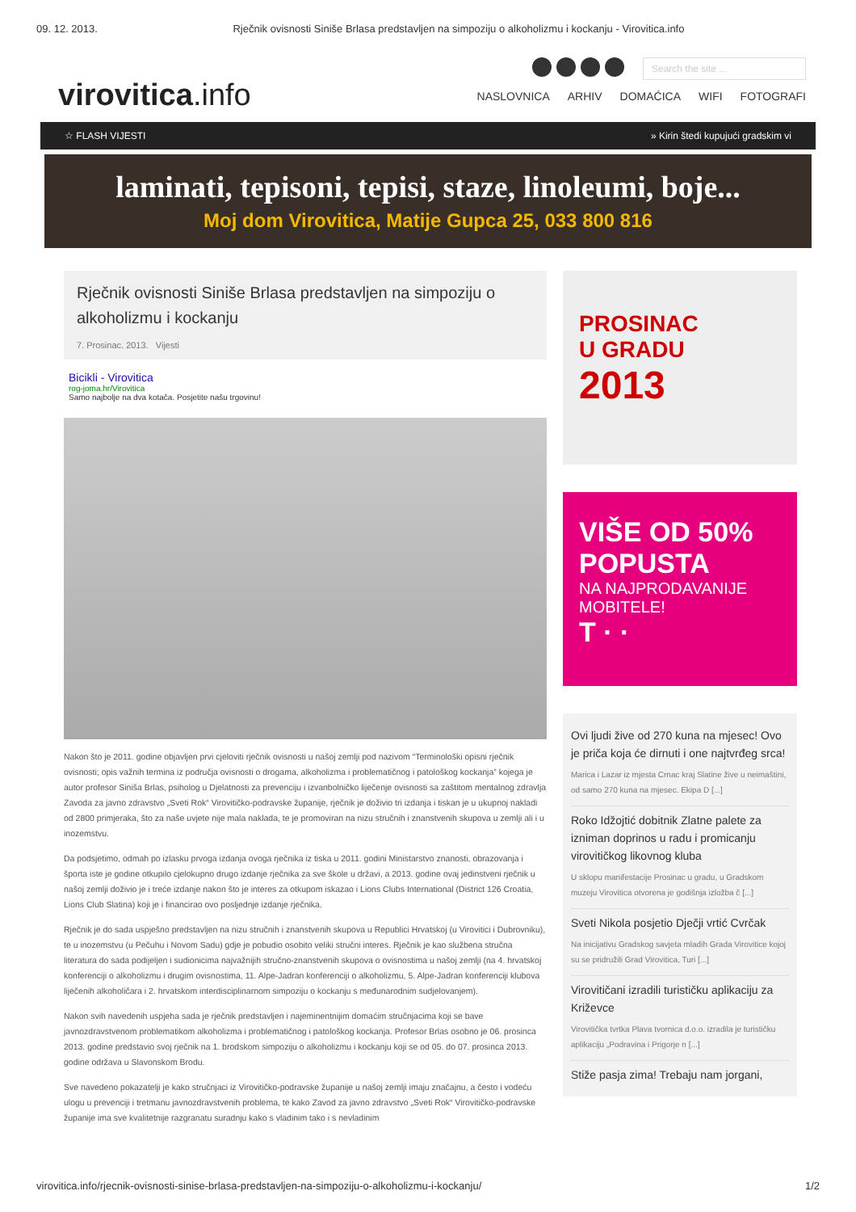09. 12. 2013. Rječnik ovisnosti Siniše Brlasa predstavljen na simpoziju o alkoholizmu i kockanju - Virovitica.info
virovitica.info
Search the site ...
NASLOVNICA ARHIV DOMAĆICA WIFI FOTOGRAFI
☆ FLASH VIJESTI » Kirin štedi kupujući gradskim vi
laminati, tepisoni, tepisi, staze, linoleumi, boje...
Moj dom Virovitica, Matije Gupca 25, 033 800 816
Rječnik ovisnosti Siniše Brlasa predstavljen na simpoziju o alkoholizmu i kockanju
7. Prosinac. 2013. Vijesti
Bicikli - Virovitica
rog-joma.hr/Virovitica
Samo najbolje na dva kotača. Posjetite našu trgovinu!
Nakon što je 2011. godine objavljen prvi cjeloviti rječnik ovisnosti u našoj zemlji pod nazivom “Terminološki opisni rječnik ovisnosti; opis važnih termina iz područja ovisnosti o drogama, alkoholizma i problematičnog i patološkog kockanja” kojega je autor profesor Siniša Brlas, psiholog u Djelatnosti za prevenciju i izvanbolničko liječenje ovisnosti sa zaštitom mentalnog zdravlja Zavoda za javno zdravstvo „Sveti Rok“ Virovitičko-podravske županije, rječnik je doživio tri izdanja i tiskan je u ukupnoj nakladi od 2800 primjeraka, što za naše uvjete nije mala naklada, te je promoviran na nizu stručnih i znanstvenih skupova u zemlji ali i u inozemstvu.
Da podsjetimo, odmah po izlasku prvoga izdanja ovoga rječnika iz tiska u 2011. godini Ministarstvo znanosti, obrazovanja i športa iste je godine otkupilo cjelokupno drugo izdanje rječnika za sve škole u državi, a 2013. godine ovaj jedinstveni rječnik u našoj zemlji doživio je i treće izdanje nakon što je interes za otkupom iskazao i Lions Clubs International (District 126 Croatia, Lions Club Slatina) koji je i financirao ovo posljednje izdanje rječnika.
Rječnik je do sada uspješno predstavljen na nizu stručnih i znanstvenih skupova u Republici Hrvatskoj (u Virovitici i Dubrovniku), te u inozemstvu (u Pečuhu i Novom Sadu) gdje je pobudio osobito veliki stručni interes. Rječnik je kao službena stručna literatura do sada podijeljen i sudionicima najvažnijih stručno-znanstvenih skupova o ovisnostima u našoj zemlji (na 4. hrvatskoj konferenciji o alkoholizmu i drugim ovisnostima, 11. Alpe-Jadran konferenciji o alkoholizmu, 5. Alpe-Jadran konferenciji klubova liječenih alkoholičara i 2. hrvatskom interdisciplinarnom simpoziju o kockanju s međunarodnim sudjelovanjem).
Nakon svih navedenih uspjeha sada je rječnik predstavljen i najeminentnijim domaćim stručnjacima koji se bave javnozdravstvenom problematikom alkoholizma i problematičnog i patološkog kockanja. Profesor Brlas osobno je 06. prosinca 2013. godine predstavio svoj rječnik na 1. brodskom simpoziju o alkoholizmu i kockanju koji se od 05. do 07. prosinca 2013. godine održava u Slavonskom Brodu.
Sve navedeno pokazatelji je kako stručnjaci iz Virovitičko-podravske županije u našoj zemlji imaju značajnu, a često i vodeću ulogu u prevenciji i tretmanu javnozdravstvenih problema, te kako Zavod za javno zdravstvo „Sveti Rok“ Virovitičko-podravske županije ima sve kvalitetnije razgranatu suradnju kako s vladinim tako i s nevladinim
PROSINAC
U GRADU
2013
VIŠE OD 50%
POPUSTA
NA NAJPRODAVANIJE MOBITELE!
T · ·
Ovi ljudi žive od 270 kuna na mjesec! Ovo je priča koja će dirnuti i one najtvrđeg srca!
Marica i Lazar iz mjesta Crnac kraj Slatine žive u neimaštini, od samo 270 kuna na mjesec. Ekipa D [...]
Roko Idžojtić dobitnik Zlatne palete za izniman doprinos u radu i promicanju virovitičkog likovnog kluba
U sklopu manifestacije Prosinac u gradu, u Gradskom muzeju Virovitica otvorena je godišnja izložba č [...]
Sveti Nikola posjetio Dječji vrtić Cvrčak
Na inicijativu Gradskog savjeta mladih Grada Virovitice kojoj su se pridružili Grad Virovitica, Turi [...]
Virovitičani izradili turističku aplikaciju za Križevce
Virovitička tvrtka Plava tvornica d.o.o. izradila je turističku aplikaciju „Podravina i Prigorje n [...]
Stiže pasja zima! Trebaju nam jorgani,
virovitica.info/rjecnik-ovisnosti-sinise-brlasa-predstavljen-na-simpoziju-o-alkoholizmu-i-kockanju/ 1/2